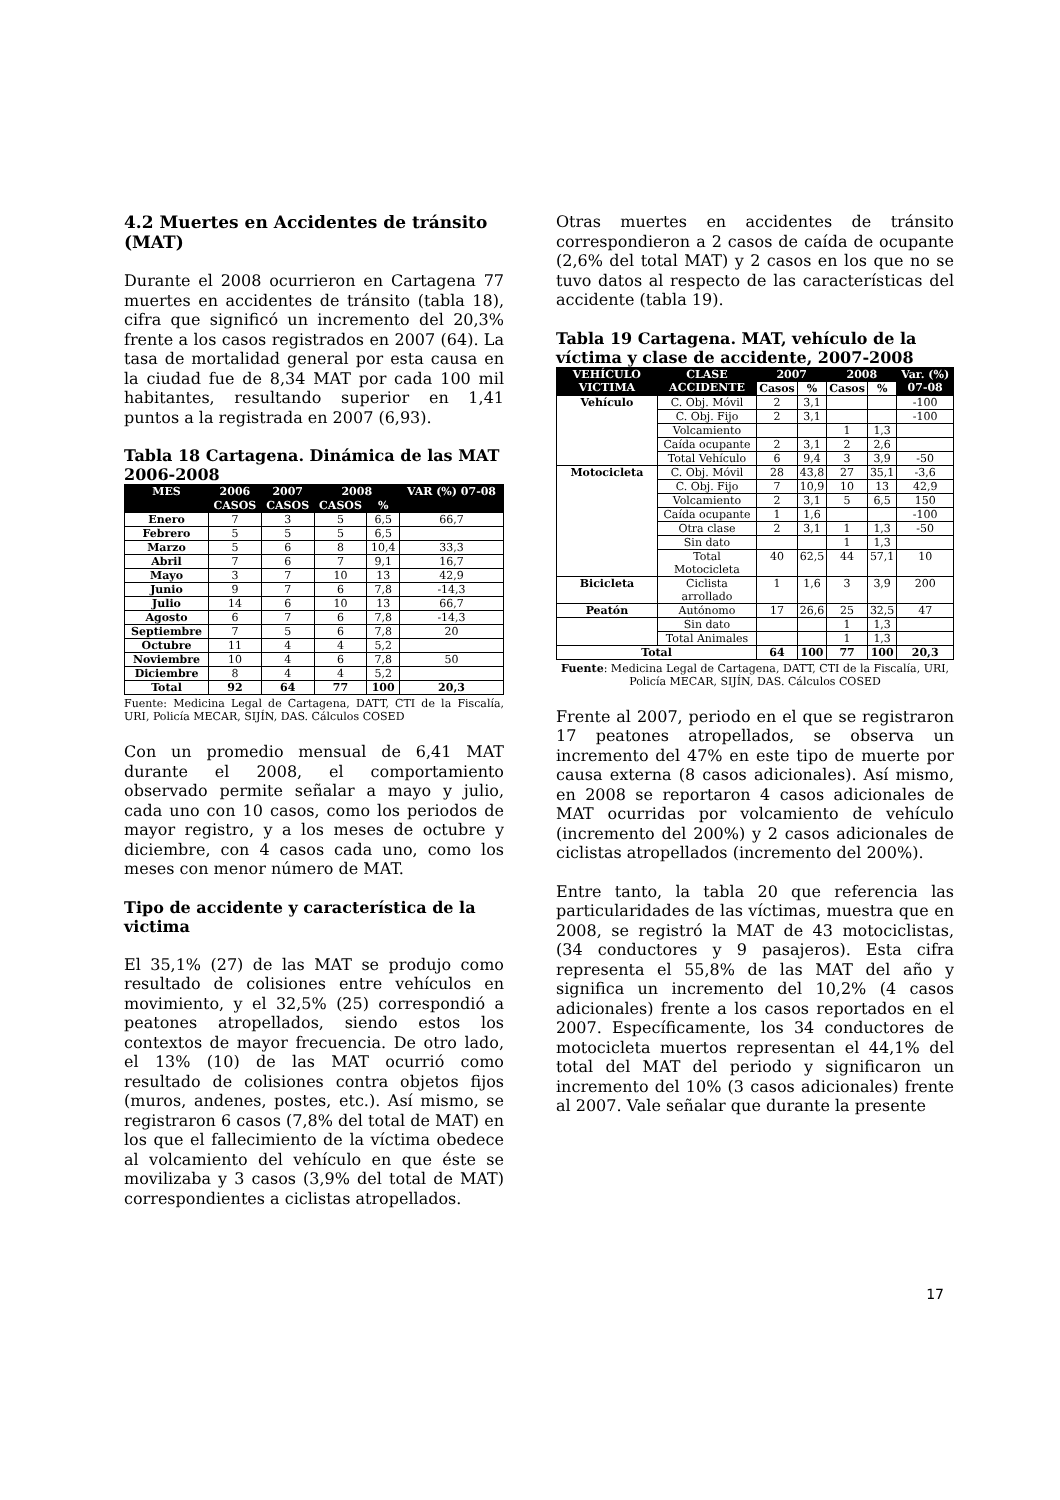4.2 Muertes en Accidentes de tránsito (MAT)
Durante el 2008 ocurrieron en Cartagena 77 muertes en accidentes de tránsito (tabla 18), cifra que significó un incremento del 20,3% frente a los casos registrados en 2007 (64). La tasa de mortalidad general por esta causa en la ciudad fue de 8,34 MAT por cada 100 mil habitantes, resultando superior en 1,41 puntos a la registrada en 2007 (6,93).
Tabla 18 Cartagena. Dinámica de las MAT 2006-2008
| MES | 2006 | 2007 | 2008 | | VAR (%) 07-08 |
| --- | --- | --- | --- | --- | --- |
| | CASOS | CASOS | CASOS | % | |
| Enero | 7 | 3 | 5 | 6,5 | 66,7 |
| Febrero | 5 | 5 | 5 | 6,5 | |
| Marzo | 5 | 6 | 8 | 10,4 | 33,3 |
| Abril | 7 | 6 | 7 | 9,1 | 16,7 |
| Mayo | 3 | 7 | 10 | 13 | 42,9 |
| Junio | 9 | 7 | 6 | 7,8 | -14,3 |
| Julio | 14 | 6 | 10 | 13 | 66,7 |
| Agosto | 6 | 7 | 6 | 7,8 | -14,3 |
| Septiembre | 7 | 5 | 6 | 7,8 | 20 |
| Octubre | 11 | 4 | 4 | 5,2 | |
| Noviembre | 10 | 4 | 6 | 7,8 | 50 |
| Diciembre | 8 | 4 | 4 | 5,2 | |
| Total | 92 | 64 | 77 | 100 | 20,3 |
Fuente: Medicina Legal de Cartagena, DATT, CTI de la Fiscalía, URI, Policía MECAR, SIJÍN, DAS. Cálculos COSED
Con un promedio mensual de 6,41 MAT durante el 2008, el comportamiento observado permite señalar a mayo y julio, cada uno con 10 casos, como los periodos de mayor registro, y a los meses de octubre y diciembre, con 4 casos cada uno, como los meses con menor número de MAT.
Tipo de accidente y característica de la victima
El 35,1% (27) de las MAT se produjo como resultado de colisiones entre vehículos en movimiento, y el 32,5% (25) correspondió a peatones atropellados, siendo estos los contextos de mayor frecuencia. De otro lado, el 13% (10) de las MAT ocurrió como resultado de colisiones contra objetos fijos (muros, andenes, postes, etc.). Así mismo, se registraron 6 casos (7,8% del total de MAT) en los que el fallecimiento de la víctima obedece al volcamiento del vehículo en que éste se movilizaba y 3 casos (3,9% del total de MAT) correspondientes a ciclistas atropellados.
Otras muertes en accidentes de tránsito correspondieron a 2 casos de caída de ocupante (2,6% del total MAT) y 2 casos en los que no se tuvo datos al respecto de las características del accidente (tabla 19).
Tabla 19 Cartagena. MAT, vehículo de la víctima y clase de accidente, 2007-2008
| VEHÍCULO VICTIMA | CLASE ACCIDENTE | 2007 | | 2008 | | Var. (%) 07-08 |
| --- | --- | --- | --- | --- | --- | --- |
| | | Casos | % | Casos | % | |
| Vehículo | C. Obj. Móvil | 2 | 3,1 | | | -100 |
| | C. Obj. Fijo | 2 | 3,1 | | | -100 |
| | Volcamiento | | | 1 | 1,3 | |
| | Caída ocupante | 2 | 3,1 | 2 | 2,6 | |
| | Total Vehículo | 6 | 9,4 | 3 | 3,9 | -50 |
| Motocicleta | C. Obj. Móvil | 28 | 43,8 | 27 | 35,1 | -3,6 |
| | C. Obj. Fijo | 7 | 10,9 | 10 | 13 | 42,9 |
| | Volcamiento | 2 | 3,1 | 5 | 6,5 | 150 |
| | Caída ocupante | 1 | 1,6 | | | -100 |
| | Otra clase | 2 | 3,1 | 1 | 1,3 | -50 |
| | Sin dato | | | 1 | 1,3 | |
| | Total Motocicleta | 40 | 62,5 | 44 | 57,1 | 10 |
| Bicicleta | Ciclista arrollado | 1 | 1,6 | 3 | 3,9 | 200 |
| Peatón | Autónomo | 17 | 26,6 | 25 | 32,5 | 47 |
| | Sin dato | | | 1 | 1,3 | |
| | Total Animales | | | 1 | 1,3 | |
| Total | | 64 | 100 | 77 | 100 | 20,3 |
Fuente: Medicina Legal de Cartagena, DATT, CTI de la Fiscalía, URI, Policía MECAR, SIJÍN, DAS. Cálculos COSED
Frente al 2007, periodo en el que se registraron 17 peatones atropellados, se observa un incremento del 47% en este tipo de muerte por causa externa (8 casos adicionales). Así mismo, en 2008 se reportaron 4 casos adicionales de MAT ocurridas por volcamiento de vehículo (incremento del 200%) y 2 casos adicionales de ciclistas atropellados (incremento del 200%).
Entre tanto, la tabla 20 que referencia las particularidades de las víctimas, muestra que en 2008, se registró la MAT de 43 motociclistas, (34 conductores y 9 pasajeros). Esta cifra representa el 55,8% de las MAT del año y significa un incremento del 10,2% (4 casos adicionales) frente a los casos reportados en el 2007. Específicamente, los 34 conductores de motocicleta muertos representan el 44,1% del total del MAT del periodo y significaron un incremento del 10% (3 casos adicionales) frente al 2007. Vale señalar que durante la presente
17